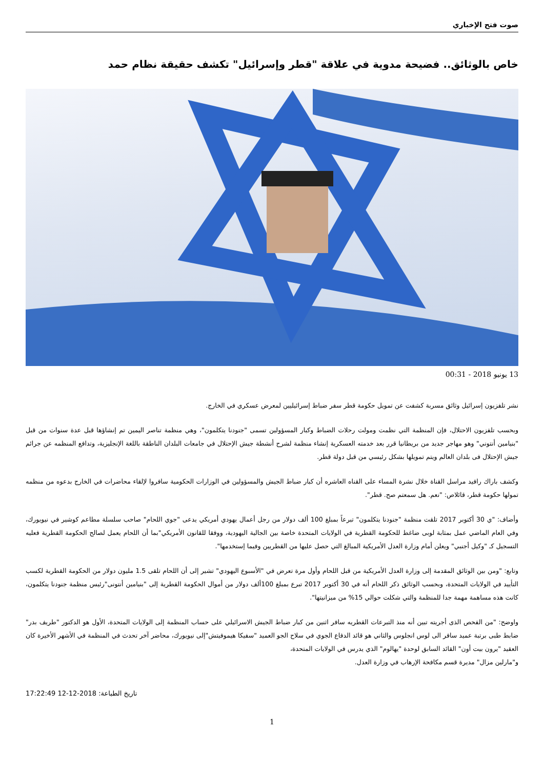صوت فتح الإخباري
خاص بالوثائق.. فضيحة مدوية في علاقة "قطر وإسرائيل" تكشف حقيقة نظام حمد
13 يونيو 2018 - 00:31
نشر تلفزيون إسرائيل وثائق مسربة كشفت عن تمويل حكومة قطر سفر ضباط إسرائيليين لمعرض عسكري في الخارج.
وبحسب تلفزيون الاحتلال، فإن المنظمة التي نظمت ومولت رحلات الضباط وكبار المسؤولين تسمى "جنودنا يتكلمون"، وهي منظمة تناصر اليمين تم إنشاؤها قبل عدة سنوات من قبل "بنيامين أنتوني" وهو مهاجر جديد من بريطانيا قرر بعد خدمته العسكرية إنشاء منظمة لشرح أنشطة جيش الإحتلال في جامعات البلدان الناطقة باللغة الإنجليزية، وتدافع المنظمه عن جرائم جيش الإحتلال فى بلدان العالم ويتم تمويلها بشكل رئيسي من قبل دولة قطر.
وكشف باراك رافيد مراسل القناة خلال نشرة المساء على القناه العاشره أن كبار ضباط الجيش والمسؤولين في الوزارات الحكومية سافروا لإلقاء محاضرات في الخارج بدعوه من منظمه تمولها حكومة قطر، قائلاص: "نعم. هل سمعتم صح. قطر".
وأضاف: "ي 30 أكتوبر 2017 تلقت منظمة "جنودنا يتكلمون" تبرعاً بمبلغ 100 ألف دولار من رجل أعمال يهودي أمريكي يدعى "جوي اللحام" صاحب سلسلة مطاعم كوشير في نيويورك، وفي العام الماضي عمل بمثابة لوبى ضاغط للحكومة القطرية في الولايات المتحدة خاصة بين الجالية اليهودية، ووفقا للقانون الأمريكي"بما أن اللحام يعمل لصالح الحكومة القطرية فعليه التسجيل كـ "وكيل أجنبي" ويعلن أمام وزارة العدل الأمريكية المبالغ التي حصل عليها من القطريين وفيما إستخدمها".
وتابع: "ومن بين الوثائق المقدمة إلى وزارة العدل الأمريكية من قبل اللحام وأول مرة تعرض في "الأسبوع اليهودي" تشير إلى أن اللحام تلقى 1.5 مليون دولار من الحكومة القطرية لكسب التأييد في الولايات المتحدة، وبحسب الوثائق ذكر اللحام أنه في 30 أكتوبر 2017 تبرع بمبلغ 100ألف دولار من أموال الحكومة القطرية إلى "بنيامين أنتونى"رئيس منظمة جنودنا يتكلمون، كانت هذه مساهمة مهمة جدا للمنظمة والتي شكلت حوالي 15% من ميزانيتها".
واوضح: "من الفحص الذى أجريته تبين أنه منذ التبرعات القطريه سافر اثنين من كبار ضباط الجيش الاسرائيلي على حساب المنظمة إلى الولايات المتحدة، الأول هو الدكتور "طريف بدر" ضابط طبى برتبة عميد سافر الى لوس انجلوس والثاني هو قائد الدفاع الجوي في سلاح الجو العميد "سفيكا هيموفيتش"إلى نيويورك، محاضر آخر تحدث في المنظمة في الأشهر الأخيرة كان العقيد "يرون بيت أون" القائد السابق لوحدة "يهالوم" الذي يدرس في الولايات المتحدة،
و"مارلين مزال" مديرة قسم مكافحة الإرهاب في وزارة العدل.
17:22:49 12-12-2018 :تاريخ الطباعة
1